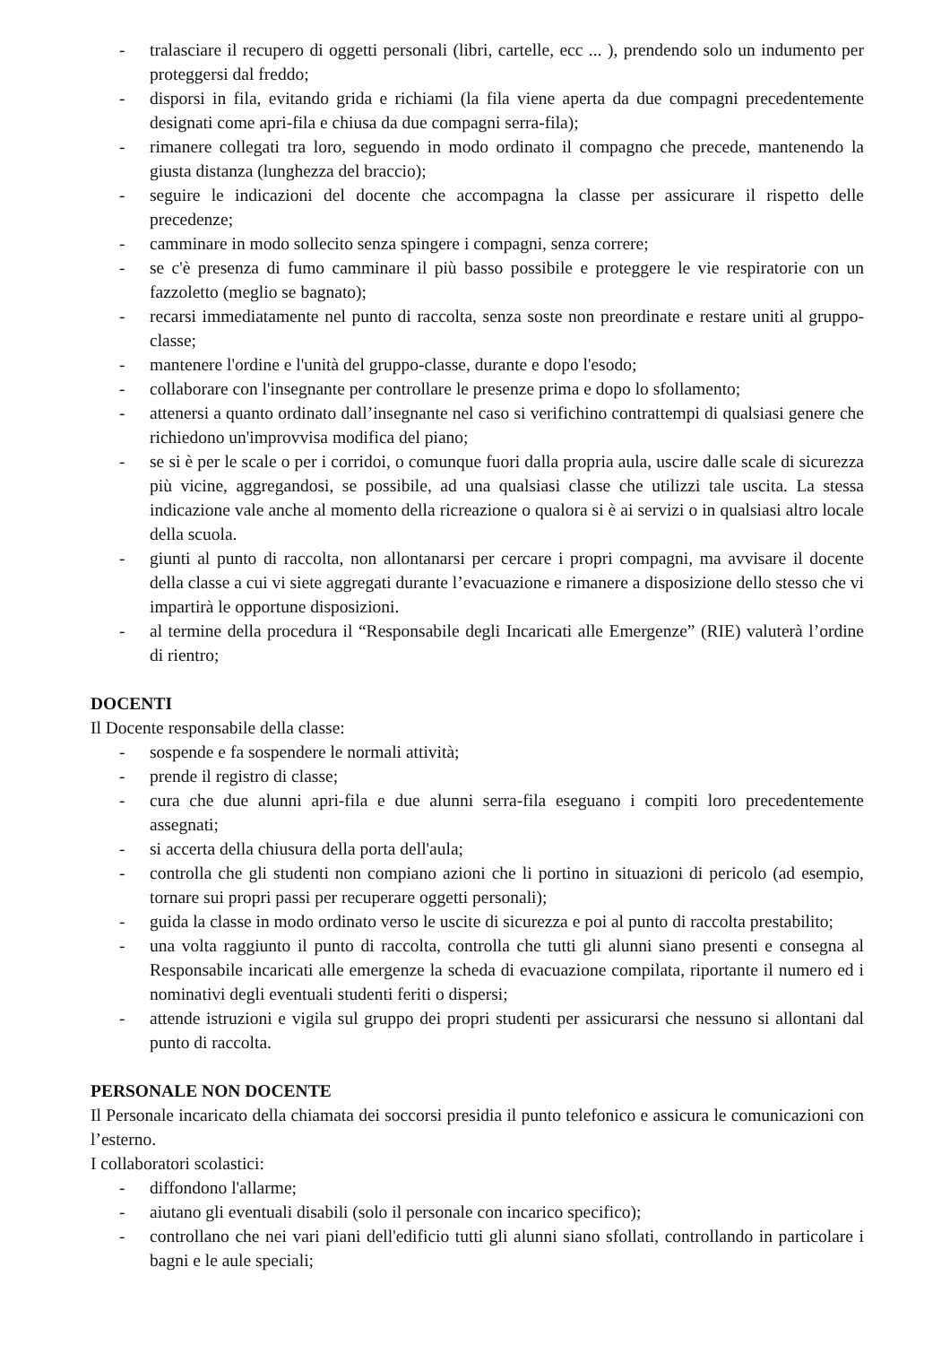- tralasciare il recupero di oggetti personali (libri, cartelle, ecc ... ), prendendo solo un indumento per proteggersi dal freddo;
- disporsi in fila, evitando grida e richiami (la fila viene aperta da due compagni precedentemente designati come apri-fila e chiusa da due compagni serra-fila);
- rimanere collegati tra loro, seguendo in modo ordinato il compagno che precede, mantenendo la giusta distanza (lunghezza del braccio);
- seguire le indicazioni del docente che accompagna la classe per assicurare il rispetto delle precedenze;
- camminare in modo sollecito senza spingere i compagni, senza correre;
- se c'è presenza di fumo camminare il più basso possibile e proteggere le vie respiratorie con un fazzoletto (meglio se bagnato);
- recarsi immediatamente nel punto di raccolta, senza soste non preordinate e restare uniti al gruppo-classe;
- mantenere l'ordine e l'unità del gruppo-classe, durante e dopo l'esodo;
- collaborare con l'insegnante per controllare le presenze prima e dopo lo sfollamento;
- attenersi a quanto ordinato dall’insegnante nel caso si verifichino contrattempi di qualsiasi genere che richiedono un'improvvisa modifica del piano;
- se si è per le scale o per i corridoi, o comunque fuori dalla propria aula, uscire dalle scale di sicurezza più vicine, aggregandosi, se possibile, ad una qualsiasi classe che utilizzi tale uscita. La stessa indicazione vale anche al momento della ricreazione o qualora si è ai servizi o in qualsiasi altro locale della scuola.
- giunti al punto di raccolta, non allontanarsi per cercare i propri compagni, ma avvisare il docente della classe a cui vi siete aggregati durante l’evacuazione e rimanere a disposizione dello stesso che vi impartirà le opportune disposizioni.
- al termine della procedura il “Responsabile degli Incaricati alle Emergenze” (RIE) valuterà l’ordine di rientro;
DOCENTI
Il Docente responsabile della classe:
- sospende e fa sospendere le normali attività;
- prende il registro di classe;
- cura che due alunni apri-fila e due alunni serra-fila eseguano i compiti loro precedentemente assegnati;
- si accerta della chiusura della porta dell'aula;
- controlla che gli studenti non compiano azioni che li portino in situazioni di pericolo (ad esempio, tornare sui propri passi per recuperare oggetti personali);
- guida la classe in modo ordinato verso le uscite di sicurezza e poi al punto di raccolta prestabilito;
- una volta raggiunto il punto di raccolta, controlla che tutti gli alunni siano presenti e consegna al Responsabile incaricati alle emergenze la scheda di evacuazione compilata, riportante il numero ed i nominativi degli eventuali studenti feriti o dispersi;
- attende istruzioni e vigila sul gruppo dei propri studenti per assicurarsi che nessuno si allontani dal punto di raccolta.
PERSONALE NON DOCENTE
Il Personale incaricato della chiamata dei soccorsi presidia il punto telefonico e assicura le comunicazioni con l’esterno.
I collaboratori scolastici:
- diffondono l'allarme;
- aiutano gli eventuali disabili (solo il personale con incarico specifico);
- controllano che nei vari piani dell'edificio tutti gli alunni siano sfollati, controllando in particolare i bagni e le aule speciali;